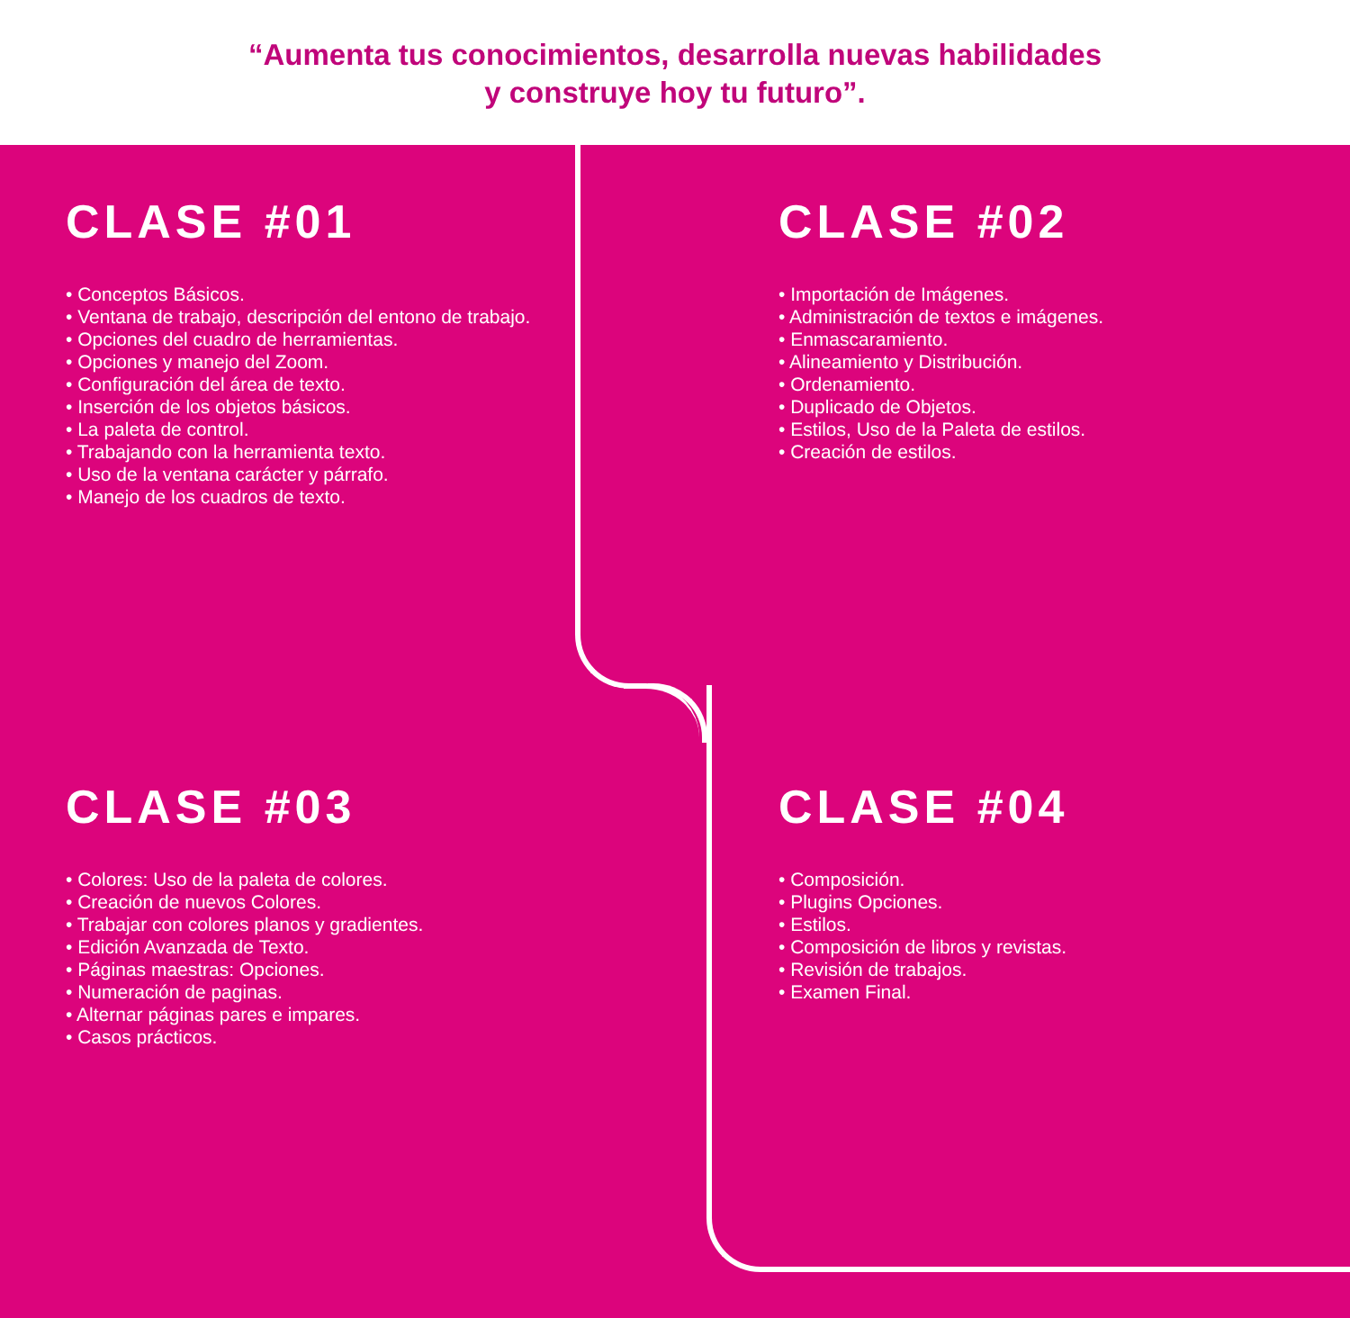“Aumenta tus conocimientos, desarrolla nuevas habilidades
y construye hoy tu futuro”.
CLASE #01
• Conceptos Básicos.
• Ventana de trabajo, descripción del entono de trabajo.
• Opciones del cuadro de herramientas.
• Opciones y manejo del Zoom.
• Configuración del área de texto.
• Inserción de los objetos básicos.
• La paleta de control.
• Trabajando con la herramienta texto.
• Uso de la ventana carácter y párrafo.
• Manejo de los cuadros de texto.
CLASE #02
• Importación de Imágenes.
• Administración de textos e imágenes.
• Enmascaramiento.
• Alineamiento y Distribución.
• Ordenamiento.
• Duplicado de Objetos.
• Estilos, Uso de la Paleta de estilos.
• Creación de estilos.
CLASE #03
• Colores: Uso de la paleta de colores.
• Creación de nuevos Colores.
• Trabajar con colores planos y gradientes.
• Edición Avanzada de Texto.
• Páginas maestras: Opciones.
• Numeración de paginas.
• Alternar páginas pares e impares.
• Casos prácticos.
CLASE #04
• Composición.
• Plugins Opciones.
• Estilos.
• Composición de libros y revistas.
• Revisión de trabajos.
• Examen Final.